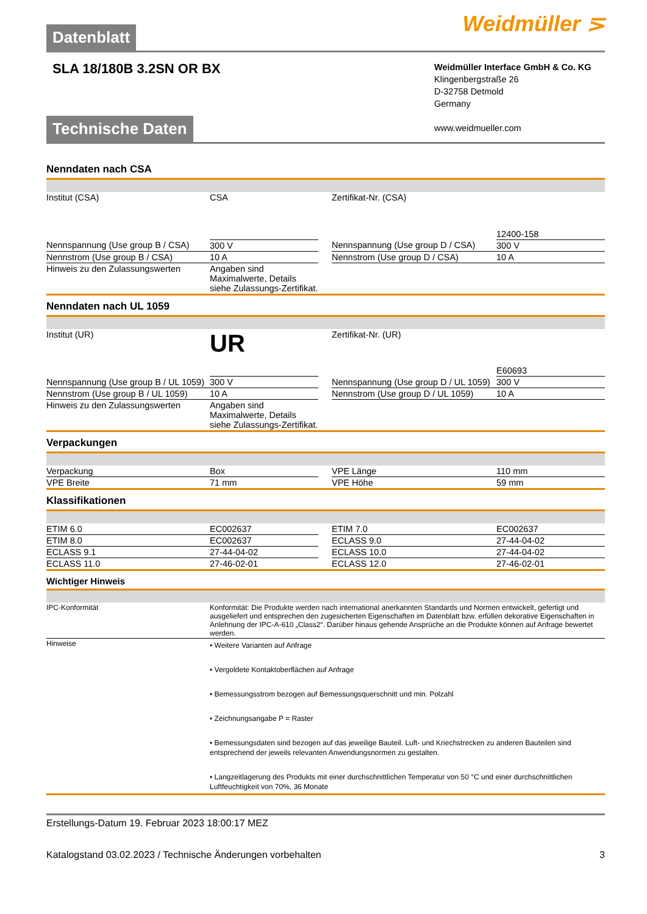Weidmüller ⋝
Datenblatt
SLA 18/180B 3.2SN OR BX
Weidmüller Interface GmbH & Co. KG
Klingenbergstraße 26
D-32758 Detmold
Germany
www.weidmueller.com
Technische Daten
Nenndaten nach CSA
| Institut (CSA) | CSA | | Zertifikat-Nr. (CSA) | 12400-158 |
| Nennspannung (Use group B / CSA) | 300 V | | Nennspannung (Use group D / CSA) | 300 V |
| Nennstrom (Use group B / CSA) | 10 A | | Nennstrom (Use group D / CSA) | 10 A |
| Hinweis zu den Zulassungswerten | Angaben sind Maximalwerte, Details siehe Zulassungs-Zertifikat. | | | |
Nenndaten nach UL 1059
| Institut (UR) | UR | | Zertifikat-Nr. (UR) | E60693 |
| Nennspannung (Use group B / UL 1059) | 300 V | | Nennspannung (Use group D / UL 1059) | 300 V |
| Nennstrom (Use group B / UL 1059) | 10 A | | Nennstrom (Use group D / UL 1059) | 10 A |
| Hinweis zu den Zulassungswerten | Angaben sind Maximalwerte, Details siehe Zulassungs-Zertifikat. | | | |
Verpackungen
| Verpackung | Box | | VPE Länge | 110 mm |
| VPE Breite | 71 mm | | VPE Höhe | 59 mm |
Klassifikationen
| ETIM 6.0 | EC002637 | | ETIM 7.0 | EC002637 |
| ETIM 8.0 | EC002637 | | ECLASS 9.0 | 27-44-04-02 |
| ECLASS 9.1 | 27-44-04-02 | | ECLASS 10.0 | 27-44-04-02 |
| ECLASS 11.0 | 27-46-02-01 | | ECLASS 12.0 | 27-46-02-01 |
Wichtiger Hinweis
| IPC-Konformität | Konformität: Die Produkte werden nach international anerkannten Standards und Normen entwickelt, gefertigt und ausgeliefert und entsprechen den zugesicherten Eigenschaften im Datenblatt bzw. erfüllen dekorative Eigenschaften in Anlehnung der IPC-A-610 „Class2“. Darüber hinaus gehende Ansprüche an die Produkte können auf Anfrage bewertet werden. |
| Hinweise | • Weitere Varianten auf Anfrage • Vergoldete Kontaktoberflächen auf Anfrage • Bemessungsstrom bezogen auf Bemessungsquerschnitt und min. Polzahl • Zeichnungsangabe P = Raster • Bemessungsdaten sind bezogen auf das jeweilige Bauteil. Luft- und Kriechstrecken zu anderen Bauteilen sind entsprechend der jeweils relevanten Anwendungsnormen zu gestalten. • Langzeitlagerung des Produkts mit einer durchschnittlichen Temperatur von 50 °C und einer durchschnittlichen Luftfeuchtigkeit von 70%, 36 Monate |
Erstellungs-Datum 19. Februar 2023 18:00:17 MEZ
Katalogstand 03.02.2023 / Technische Änderungen vorbehalten 3